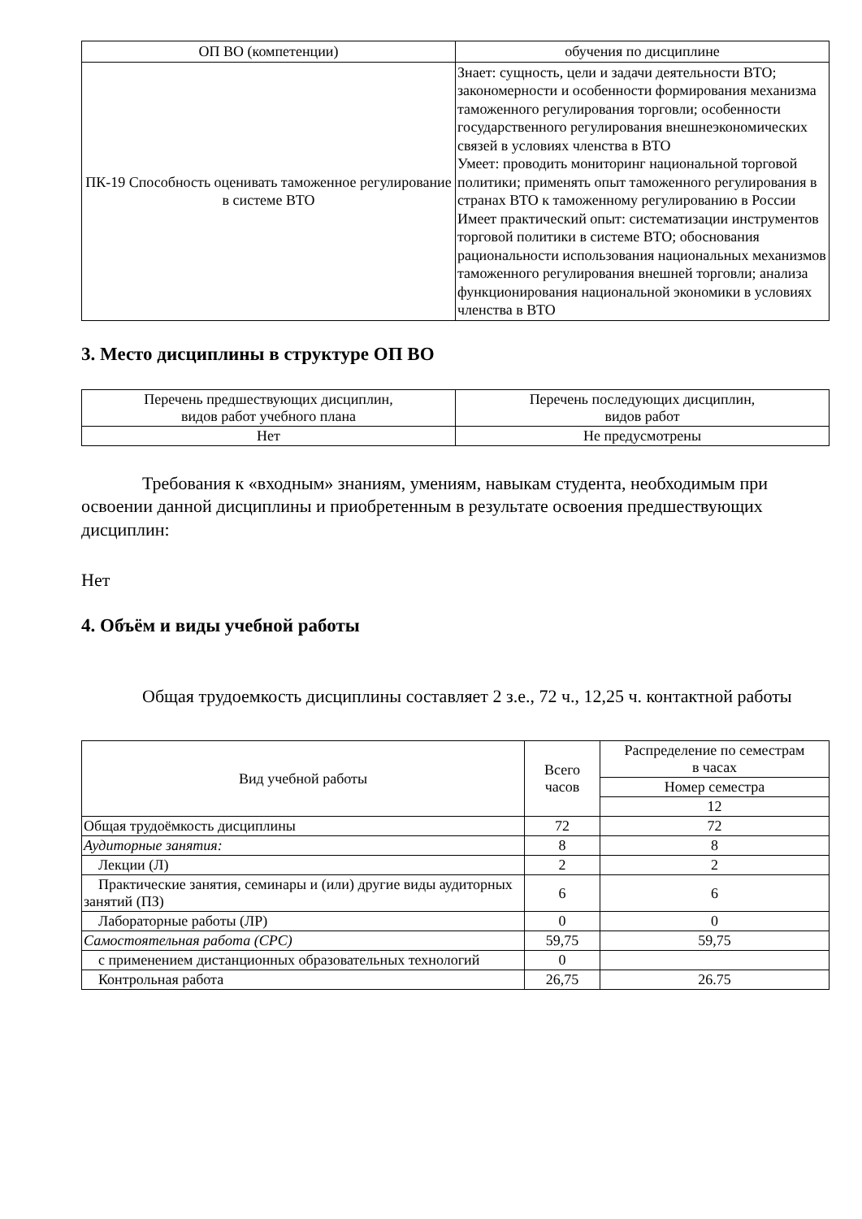| ОП ВО (компетенции) | обучения по дисциплине |
| ПК-19 Способность оценивать таможенное регулирование в системе ВТО | Знает: сущность, цели и задачи деятельности ВТО; закономерности и особенности формирования механизма таможенного регулирования торговли; особенности государственного регулирования внешнеэкономических связей в условиях членства в ВТО Умеет: проводить мониторинг национальной торговой политики; применять опыт таможенного регулирования в странах ВТО к таможенному регулированию в России Имеет практический опыт: систематизации инструментов торговой политики в системе ВТО; обоснования рациональности использования национальных механизмов таможенного регулирования внешней торговли; анализа функционирования национальной экономики в условиях членства в ВТО |
3. Место дисциплины в структуре ОП ВО
| Перечень предшествующих дисциплин, видов работ учебного плана | Перечень последующих дисциплин, видов работ |
| Нет | Не предусмотрены |
Требования к «входным» знаниям, умениям, навыкам студента, необходимым при освоении данной дисциплины и приобретенным в результате освоения предшествующих дисциплин:
Нет
4. Объём и виды учебной работы
Общая трудоемкость дисциплины составляет 2 з.е., 72 ч., 12,25 ч. контактной работы
| Вид учебной работы | Всего часов | Распределение по семестрам в часах |
| | | Номер семестра |
| | | 12 |
| Общая трудоёмкость дисциплины | 72 | 72 |
| Аудиторные занятия: | 8 | 8 |
| Лекции (Л) | 2 | 2 |
| Практические занятия, семинары и (или) другие виды аудиторных занятий (ПЗ) | 6 | 6 |
| Лабораторные работы (ЛР) | 0 | 0 |
| Самостоятельная работа (СРС) | 59,75 | 59,75 |
| с применением дистанционных образовательных технологий | 0 | |
| Контрольная работа | 26,75 | 26.75 |